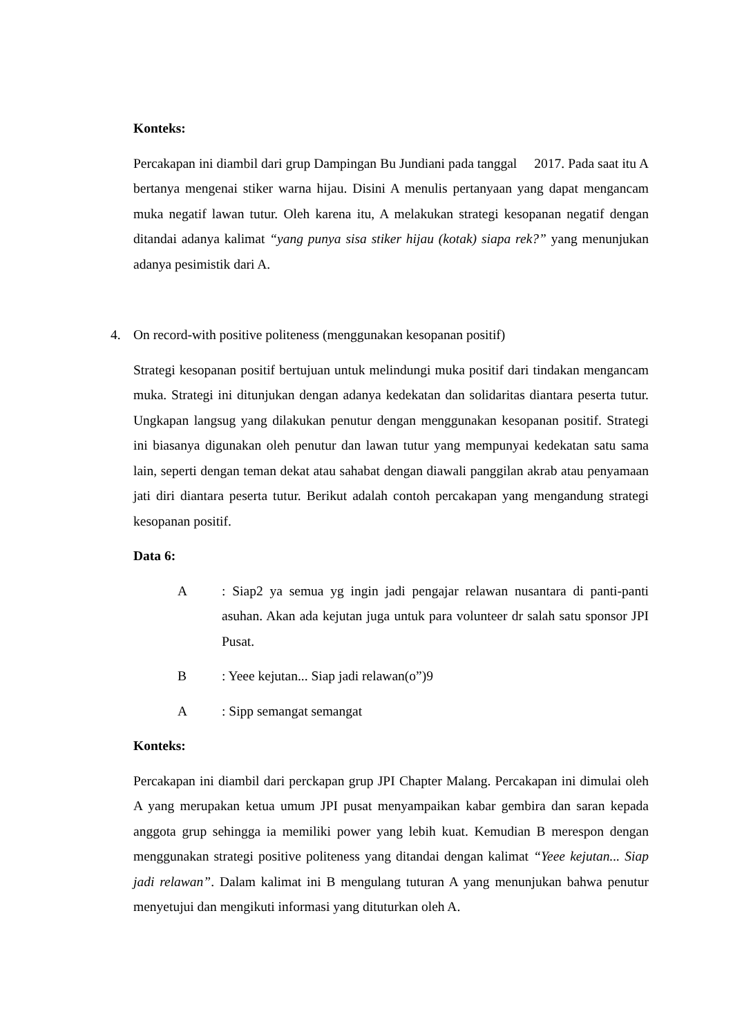Konteks:
Percakapan ini diambil dari grup Dampingan Bu Jundiani pada tanggal 2017. Pada saat itu A bertanya mengenai stiker warna hijau. Disini A menulis pertanyaan yang dapat mengancam muka negatif lawan tutur. Oleh karena itu, A melakukan strategi kesopanan negatif dengan ditandai adanya kalimat “yang punya sisa stiker hijau (kotak) siapa rek?” yang menunjukan adanya pesimistik dari A.
4. On record-with positive politeness (menggunakan kesopanan positif)
Strategi kesopanan positif bertujuan untuk melindungi muka positif dari tindakan mengancam muka. Strategi ini ditunjukan dengan adanya kedekatan dan solidaritas diantara peserta tutur. Ungkapan langsug yang dilakukan penutur dengan menggunakan kesopanan positif. Strategi ini biasanya digunakan oleh penutur dan lawan tutur yang mempunyai kedekatan satu sama lain, seperti dengan teman dekat atau sahabat dengan diawali panggilan akrab atau penyamaan jati diri diantara peserta tutur. Berikut adalah contoh percakapan yang mengandung strategi kesopanan positif.
Data 6:
A : Siap2 ya semua yg ingin jadi pengajar relawan nusantara di panti-panti asuhan. Akan ada kejutan juga untuk para volunteer dr salah satu sponsor JPI Pusat.
B : Yeee kejutan... Siap jadi relawan(o”)9
A : Sipp semangat semangat
Konteks:
Percakapan ini diambil dari perckapan grup JPI Chapter Malang. Percakapan ini dimulai oleh A yang merupakan ketua umum JPI pusat menyampaikan kabar gembira dan saran kepada anggota grup sehingga ia memiliki power yang lebih kuat. Kemudian B merespon dengan menggunakan strategi positive politeness yang ditandai dengan kalimat “Yeee kejutan... Siap jadi relawan”. Dalam kalimat ini B mengulang tuturan A yang menunjukan bahwa penutur menyetujui dan mengikuti informasi yang dituturkan oleh A.